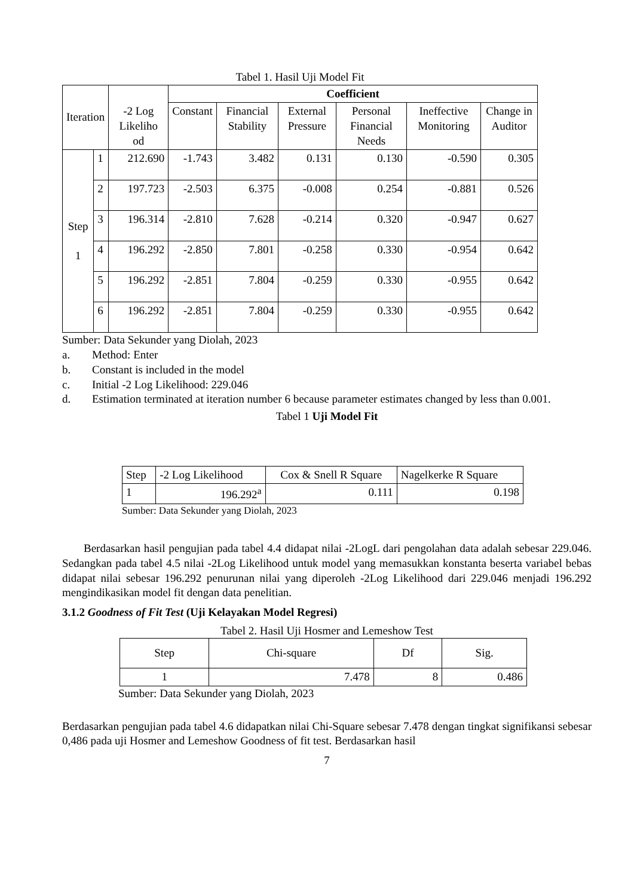Tabel 1. Hasil Uji Model Fit
| Iteration | | -2 Log Likeliho od | Coefficient | | | | | |
| --- | --- | --- | --- | --- | --- | --- | --- | --- |
| | | | Constant | Financial Stability | External Pressure | Personal Financial Needs | Ineffective Monitoring | Change in Auditor |
| Step 1 | 1 | 212.690 | -1.743 | 3.482 | 0.131 | 0.130 | -0.590 | 0.305 |
| | 2 | 197.723 | -2.503 | 6.375 | -0.008 | 0.254 | -0.881 | 0.526 |
| | 3 | 196.314 | -2.810 | 7.628 | -0.214 | 0.320 | -0.947 | 0.627 |
| | 4 | 196.292 | -2.850 | 7.801 | -0.258 | 0.330 | -0.954 | 0.642 |
| | 5 | 196.292 | -2.851 | 7.804 | -0.259 | 0.330 | -0.955 | 0.642 |
| | 6 | 196.292 | -2.851 | 7.804 | -0.259 | 0.330 | -0.955 | 0.642 |
Sumber: Data Sekunder yang Diolah, 2023
a. Method: Enter
b. Constant is included in the model
c. Initial -2 Log Likelihood: 229.046
d. Estimation terminated at iteration number 6 because parameter estimates changed by less than 0.001.
Tabel 1 Uji Model Fit
| Step | -2 Log Likelihood | Cox & Snell R Square | Nagelkerke R Square |
| 1 | 196.292<sup>a</sup> | 0.111 | 0.198 |
Sumber: Data Sekunder yang Diolah, 2023
Berdasarkan hasil pengujian pada tabel 4.4 didapat nilai -2LogL dari pengolahan data adalah sebesar 229.046. Sedangkan pada tabel 4.5 nilai -2Log Likelihood untuk model yang memasukkan konstanta beserta variabel bebas didapat nilai sebesar 196.292 penurunan nilai yang diperoleh -2Log Likelihood dari 229.046 menjadi 196.292 mengindikasikan model fit dengan data penelitian.
3.1.2 Goodness of Fit Test (Uji Kelayakan Model Regresi)
Tabel 2. Hasil Uji Hosmer and Lemeshow Test
| Step | Chi-square | Df | Sig. |
| 1 | 7.478 | 8 | 0.486 |
Sumber: Data Sekunder yang Diolah, 2023
Berdasarkan pengujian pada tabel 4.6 didapatkan nilai Chi-Square sebesar 7.478 dengan tingkat signifikansi sebesar 0,486 pada uji Hosmer and Lemeshow Goodness of fit test. Berdasarkan hasil
7